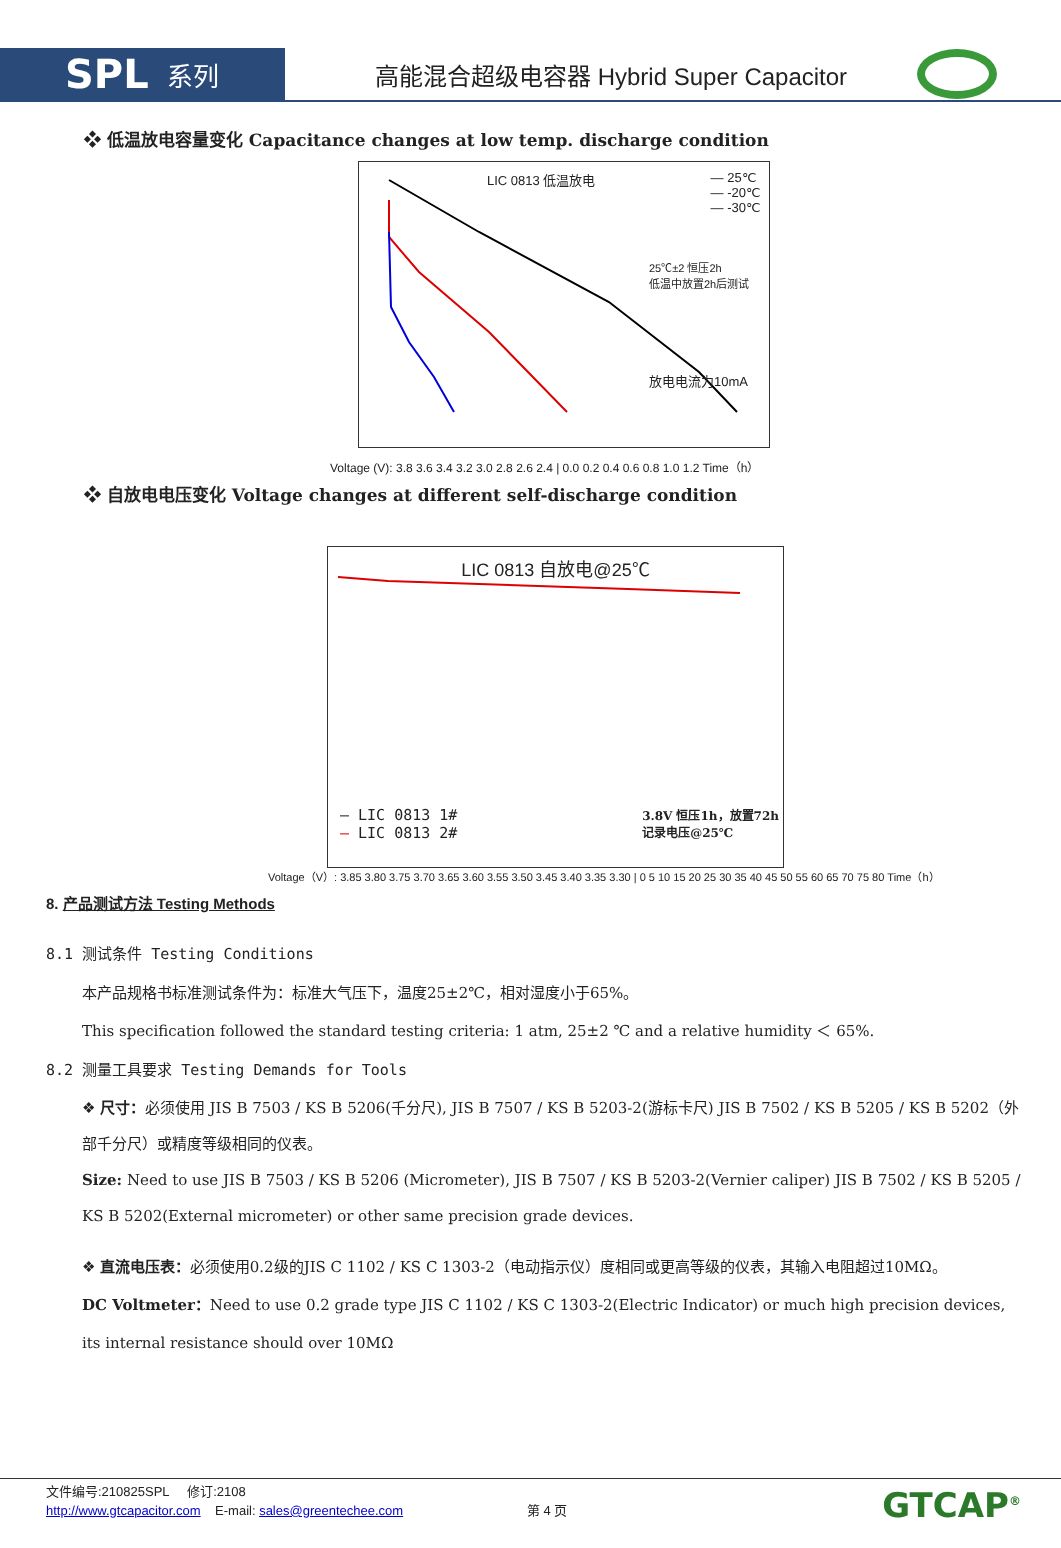SPL 系列
高能混合超级电容器 Hybrid Super Capacitor
❖ 低温放电容量变化 Capacitance changes at low temp. discharge condition
LIC 0813 低温放电 — 25℃
— -20℃
— -30℃
25℃±2 恒压2h
低温中放置2h后测试
放电电流为10mA
Voltage (V): 3.8 3.6 3.4 3.2 3.0 2.8 2.6 2.4 | 0.0 0.2 0.4 0.6 0.8 1.0 1.2 Time（h）
❖ 自放电电压变化 Voltage changes at different self-discharge condition
LIC 0813 自放电@25℃
— LIC 0813 1#
— LIC 0813 2# 3.8V 恒压1h，放置72h
记录电压@25℃
Voltage（V）: 3.85 3.80 3.75 3.70 3.65 3.60 3.55 3.50 3.45 3.40 3.35 3.30 | 0 5 10 15 20 25 30 35 40 45 50 55 60 65 70 75 80 Time（h）
8. 产品测试方法 Testing Methods
8.1 测试条件 Testing Conditions
本产品规格书标准测试条件为：标准大气压下，温度25±2℃，相对湿度小于65%。
This specification followed the standard testing criteria: 1 atm, 25±2 ℃ and a relative humidity ＜ 65%.
8.2 测量工具要求 Testing Demands for Tools
❖ 尺寸：必须使用 JIS B 7503 / KS B 5206(千分尺), JIS B 7507 / KS B 5203-2(游标卡尺) JIS B 7502 / KS B 5205 / KS B 5202（外部千分尺）或精度等级相同的仪表。
Size: Need to use JIS B 7503 / KS B 5206 (Micrometer), JIS B 7507 / KS B 5203-2(Vernier caliper) JIS B 7502 / KS B 5205 / KS B 5202(External micrometer) or other same precision grade devices.
❖ 直流电压表：必须使用0.2级的JIS C 1102 / KS C 1303-2（电动指示仪）度相同或更高等级的仪表，其输入电阻超过10MΩ。
DC Voltmeter：Need to use 0.2 grade type JIS C 1102 / KS C 1303-2(Electric Indicator) or much high precision devices, its internal resistance should over 10MΩ
文件编号:210825SPL 修订:2108
http://www.gtcapacitor.com E-mail: sales@greentechee.com 第 4 页
GTCAP<sup>®</sup>